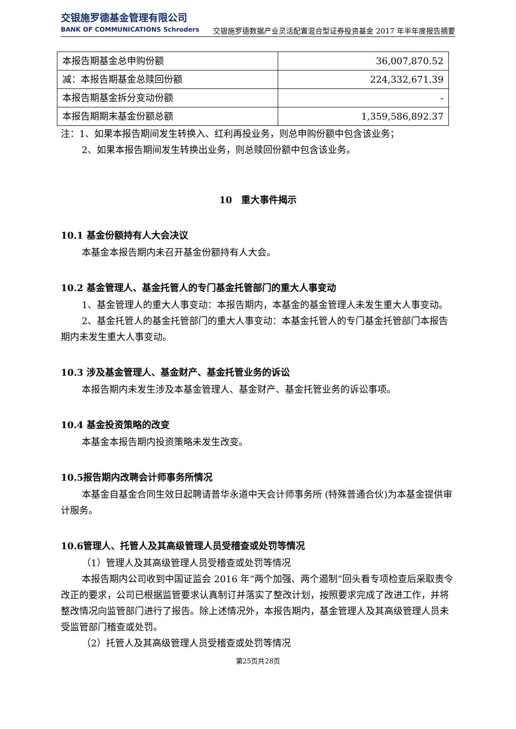交银施罗德基金管理有限公司
BANK OF COMMUNICATIONS Schroders
交银施罗德数据产业灵活配置混合型证券投资基金 2017 年半年度报告摘要
| 本报告期基金总申购份额 | 36,007,870.52 |
| 减：本报告期基金总赎回份额 | 224,332,671.39 |
| 本报告期基金拆分变动份额 | - |
| 本报告期期末基金份额总额 | 1,359,586,892.37 |
注：1、如果本报告期间发生转换入、红利再投业务，则总申购份额中包含该业务；
2、如果本报告期间发生转换出业务，则总赎回份额中包含该业务。
10　重大事件揭示
10.1 基金份额持有人大会决议
本基金本报告期内未召开基金份额持有人大会。
10.2 基金管理人、基金托管人的专门基金托管部门的重大人事变动
1、基金管理人的重大人事变动：本报告期内，本基金的基金管理人未发生重大人事变动。
2、基金托管人的基金托管部门的重大人事变动：本基金托管人的专门基金托管部门本报告期内未发生重大人事变动。
10.3 涉及基金管理人、基金财产、基金托管业务的诉讼
本报告期内未发生涉及本基金管理人、基金财产、基金托管业务的诉讼事项。
10.4 基金投资策略的改变
本基金本报告期内投资策略未发生改变。
10.5报告期内改聘会计师事务所情况
本基金自基金合同生效日起聘请普华永道中天会计师事务所 (特殊普通合伙)为本基金提供审计服务。
10.6管理人、托管人及其高级管理人员受稽查或处罚等情况
（1）管理人及其高级管理人员受稽查或处罚等情况
本报告期内公司收到中国证监会 2016 年“两个加强、两个遏制”回头看专项检查后采取责令改正的要求，公司已根据监管要求认真制订并落实了整改计划，按照要求完成了改进工作，并将整改情况向监管部门进行了报告。除上述情况外，本报告期内，基金管理人及其高级管理人员未受监管部门稽查或处罚。
（2）托管人及其高级管理人员受稽查或处罚等情况
第25页共28页